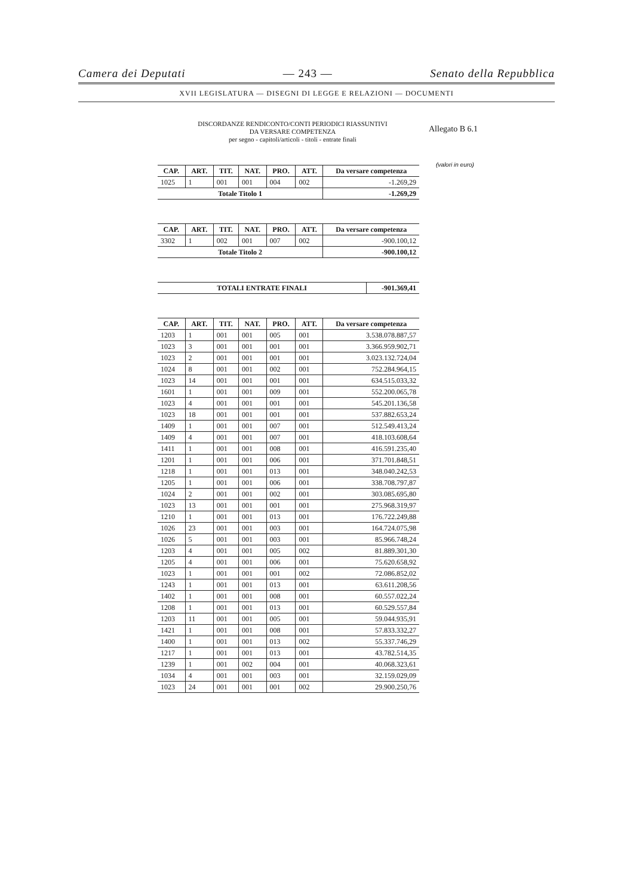Camera dei Deputati — 243 — Senato della Repubblica
XVII LEGISLATURA — DISEGNI DI LEGGE E RELAZIONI — DOCUMENTI
Allegato B 6.1
(valori in euro)
DISCORDANZE RENDICONTO/CONTI PERIODICI RIASSUNTIVI
DA VERSARE COMPETENZA
per segno - capitoli/articoli - titoli - entrate finali
| CAP. | ART. | TIT. | NAT. | PRO. | ATT. | Da versare competenza |
| --- | --- | --- | --- | --- | --- | --- |
| 1025 | 1 | 001 | 001 | 004 | 002 | -1.269,29 |
| Totale Titolo 1 | | | | | | -1.269,29 |
| CAP. | ART. | TIT. | NAT. | PRO. | ATT. | Da versare competenza |
| --- | --- | --- | --- | --- | --- | --- |
| 3302 | 1 | 002 | 001 | 007 | 002 | -900.100,12 |
| Totale Titolo 2 | | | | | | -900.100,12 |
| TOTALI ENTRATE FINALI | -901.369,41 |
| --- | --- |
| CAP. | ART. | TIT. | NAT. | PRO. | ATT. | Da versare competenza |
| --- | --- | --- | --- | --- | --- | --- |
| 1203 | 1 | 001 | 001 | 005 | 001 | 3.538.078.887,57 |
| 1023 | 3 | 001 | 001 | 001 | 001 | 3.366.959.902,71 |
| 1023 | 2 | 001 | 001 | 001 | 001 | 3.023.132.724,04 |
| 1024 | 8 | 001 | 001 | 002 | 001 | 752.284.964,15 |
| 1023 | 14 | 001 | 001 | 001 | 001 | 634.515.033,32 |
| 1601 | 1 | 001 | 001 | 009 | 001 | 552.200.065,78 |
| 1023 | 4 | 001 | 001 | 001 | 001 | 545.201.136,58 |
| 1023 | 18 | 001 | 001 | 001 | 001 | 537.882.653,24 |
| 1409 | 1 | 001 | 001 | 007 | 001 | 512.549.413,24 |
| 1409 | 4 | 001 | 001 | 007 | 001 | 418.103.608,64 |
| 1411 | 1 | 001 | 001 | 008 | 001 | 416.591.235,40 |
| 1201 | 1 | 001 | 001 | 006 | 001 | 371.701.848,51 |
| 1218 | 1 | 001 | 001 | 013 | 001 | 348.040.242,53 |
| 1205 | 1 | 001 | 001 | 006 | 001 | 338.708.797,87 |
| 1024 | 2 | 001 | 001 | 002 | 001 | 303.085.695,80 |
| 1023 | 13 | 001 | 001 | 001 | 001 | 275.968.319,97 |
| 1210 | 1 | 001 | 001 | 013 | 001 | 176.722.249,88 |
| 1026 | 23 | 001 | 001 | 003 | 001 | 164.724.075,98 |
| 1026 | 5 | 001 | 001 | 003 | 001 | 85.966.748,24 |
| 1203 | 4 | 001 | 001 | 005 | 002 | 81.889.301,30 |
| 1205 | 4 | 001 | 001 | 006 | 001 | 75.620.658,92 |
| 1023 | 1 | 001 | 001 | 001 | 002 | 72.086.852,02 |
| 1243 | 1 | 001 | 001 | 013 | 001 | 63.611.208,56 |
| 1402 | 1 | 001 | 001 | 008 | 001 | 60.557.022,24 |
| 1208 | 1 | 001 | 001 | 013 | 001 | 60.529.557,84 |
| 1203 | 11 | 001 | 001 | 005 | 001 | 59.044.935,91 |
| 1421 | 1 | 001 | 001 | 008 | 001 | 57.833.332,27 |
| 1400 | 1 | 001 | 001 | 013 | 002 | 55.337.746,29 |
| 1217 | 1 | 001 | 001 | 013 | 001 | 43.782.514,35 |
| 1239 | 1 | 001 | 002 | 004 | 001 | 40.068.323,61 |
| 1034 | 4 | 001 | 001 | 003 | 001 | 32.159.029,09 |
| 1023 | 24 | 001 | 001 | 001 | 002 | 29.900.250,76 |